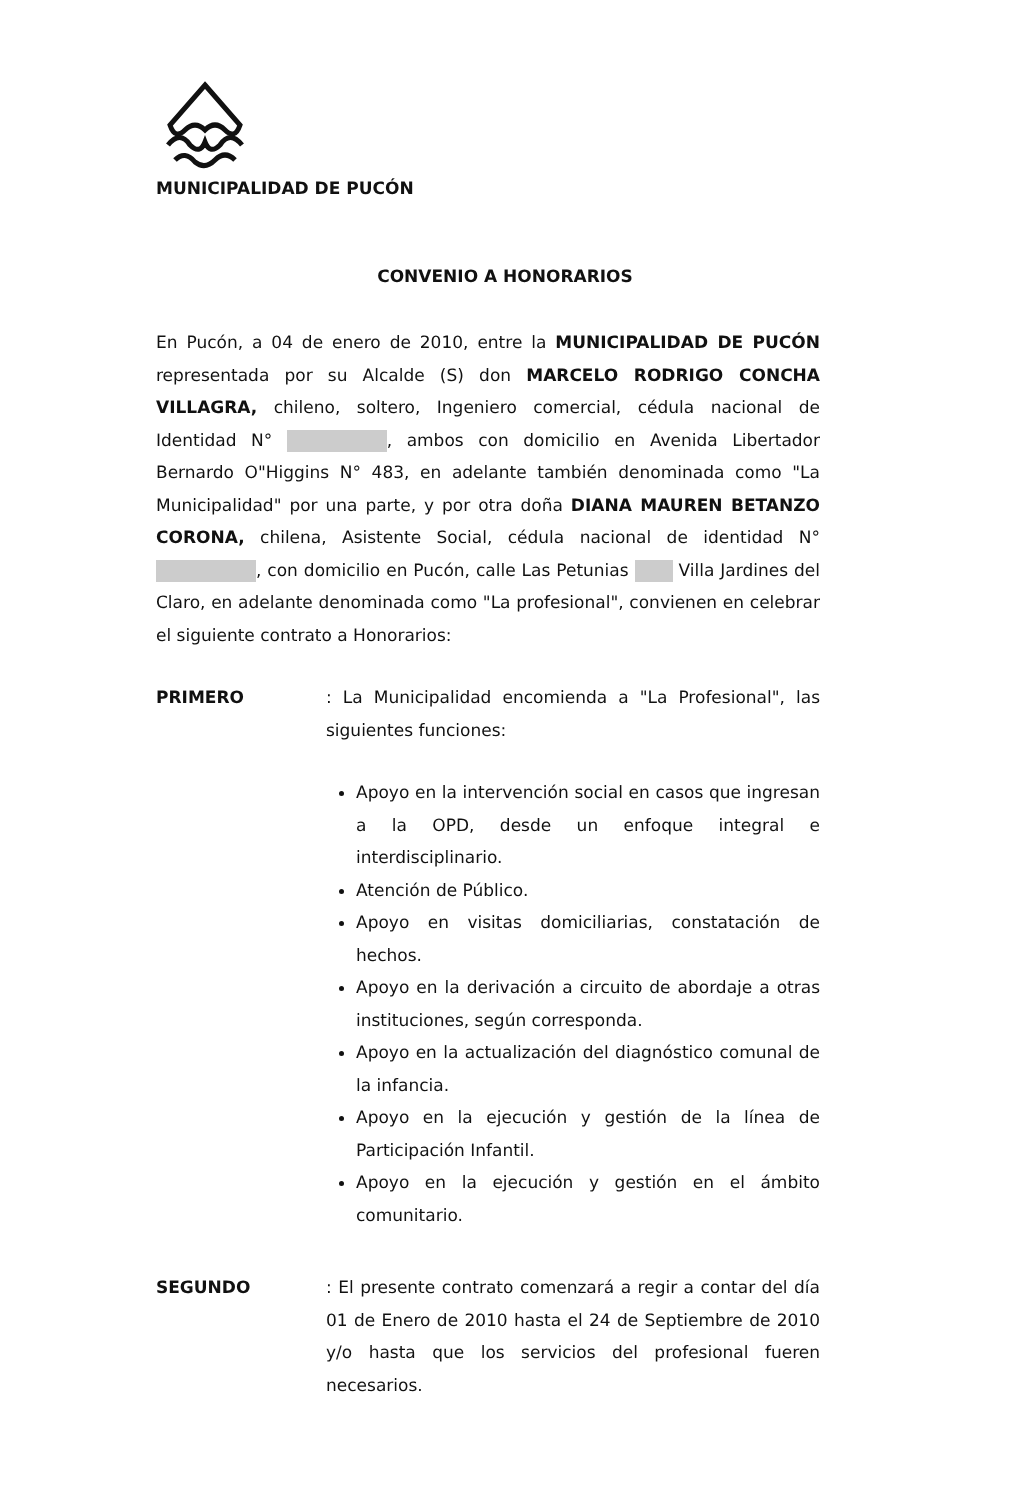MUNICIPALIDAD DE PUCÓN
CONVENIO A HONORARIOS
En Pucón, a 04 de enero de 2010, entre la MUNICIPALIDAD DE PUCÓN representada por su Alcalde (S) don MARCELO RODRIGO CONCHA VILLAGRA, chileno, soltero, Ingeniero comercial, cédula nacional de Identidad N° , ambos con domicilio en Avenida Libertador Bernardo O"Higgins N° 483, en adelante también denominada como "La Municipalidad" por una parte, y por otra doña DIANA MAUREN BETANZO CORONA, chilena, Asistente Social, cédula nacional de identidad N° , con domicilio en Pucón, calle Las Petunias Villa Jardines del Claro, en adelante denominada como "La profesional", convienen en celebrar el siguiente contrato a Honorarios:
PRIMERO : La Municipalidad encomienda a "La Profesional", las siguientes funciones:
Apoyo en la intervención social en casos que ingresan a la OPD, desde un enfoque integral e interdisciplinario.
Atención de Público.
Apoyo en visitas domiciliarias, constatación de hechos.
Apoyo en la derivación a circuito de abordaje a otras instituciones, según corresponda.
Apoyo en la actualización del diagnóstico comunal de la infancia.
Apoyo en la ejecución y gestión de la línea de Participación Infantil.
Apoyo en la ejecución y gestión en el ámbito comunitario.
SEGUNDO : El presente contrato comenzará a regir a contar del día 01 de Enero de 2010 hasta el 24 de Septiembre de 2010 y/o hasta que los servicios del profesional fueren necesarios.